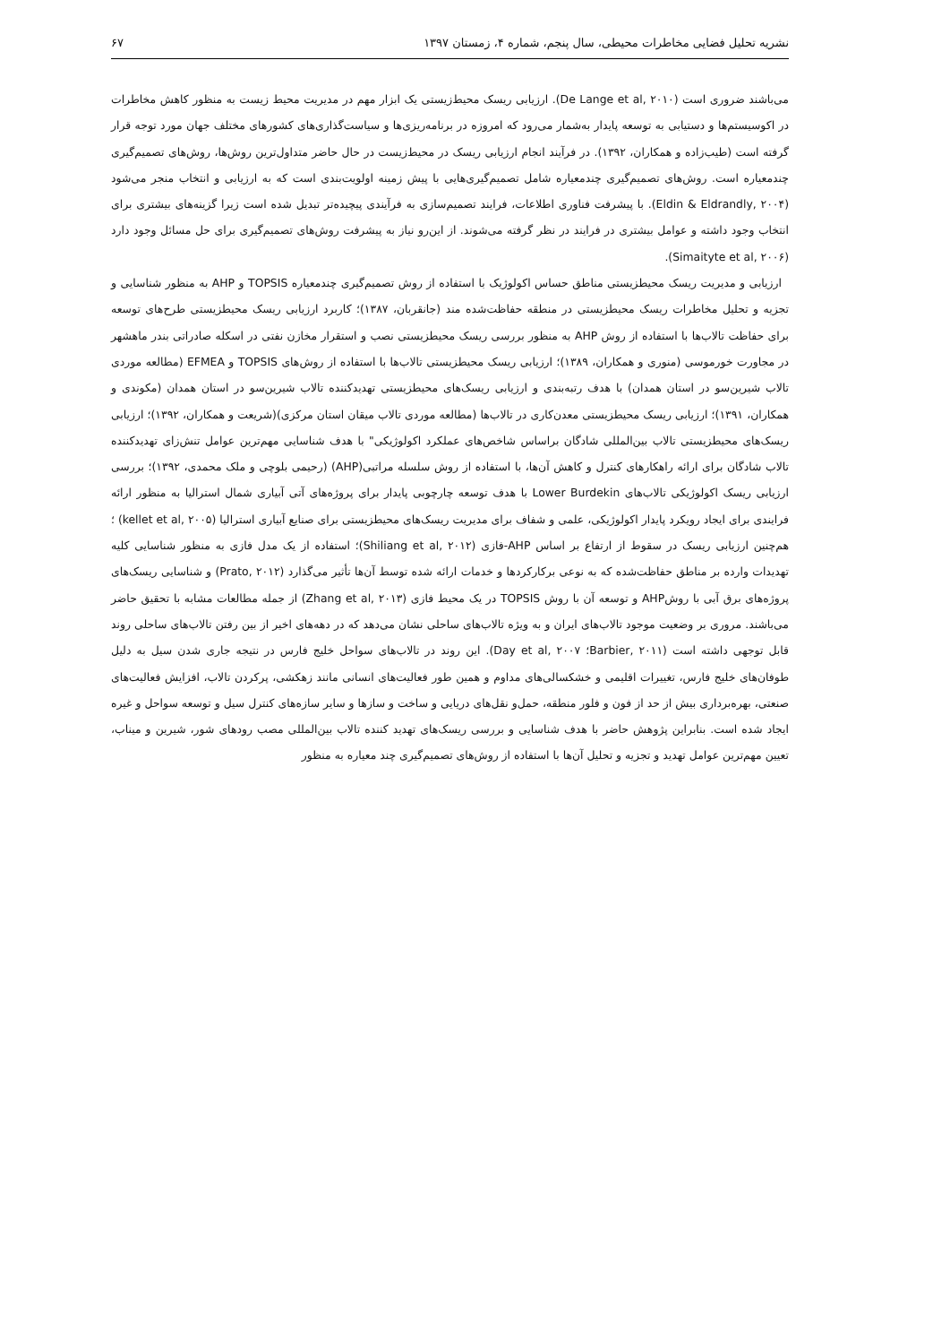نشریه تحلیل فضایی مخاطرات محیطی، سال پنجم، شماره ۴، زمستان ۱۳۹۷ ۶۷
می‌باشند ضروری است (De Lange et al, ۲۰۱۰). ارزیابی ریسک محیط‌زیستی یک ابزار مهم در مدیریت محیط زیست به منظور کاهش مخاطرات در اکوسیستم‌ها و دستیابی به توسعه پایدار به‌شمار می‌رود که امروزه در برنامه‌ریزی‌ها و سیاست‌گذاری‌های کشورهای مختلف جهان مورد توجه قرار گرفته است (طیب‌زاده و همکاران، ۱۳۹۲). در فرآیند انجام ارزیابی ریسک در محیط‌زیست در حال حاضر متداول‌ترین روش‌ها، روش‌های تصمیم‌گیری چندمعیاره است. روش‌های تصمیم‌گیری چندمعیاره شامل تصمیم‌گیری‌هایی با پیش زمینه اولویت‌بندی است که به ارزیابی و انتخاب منجر می‌شود (Eldin & Eldrandly, ۲۰۰۴). با پیشرفت فناوری اطلاعات، فرایند تصمیم‌سازی به فرآیندی پیچیده‌تر تبدیل شده است زیرا گزینه‌های بیشتری برای انتخاب وجود داشته و عوامل بیشتری در فرایند در نظر گرفته می‌شوند. از این‌رو نیاز به پیشرفت روش‌های تصمیم‌گیری برای حل مسائل وجود دارد (Simaityte et al, ۲۰۰۶).
ارزیابی و مدیریت ریسک محیطزیستی مناطق حساس اکولوژیک با استفاده از روش تصمیم‌گیری چندمعیاره TOPSIS و AHP به منظور شناسایی و تجزیه و تحلیل مخاطرات ریسک محیطزیستی در منطقه حفاظت‌شده مند (جانقربان، ۱۳۸۷)؛ کاربرد ارزیابی ریسک محیطزیستی طرح‌های توسعه برای حفاظت تالاب‌ها با استفاده از روش AHP به منظور بررسی ریسک محیطزیستی نصب و استقرار مخازن نفتی در اسکله صادراتی بندر ماهشهر در مجاورت خورموسی (منوری و همکاران، ۱۳۸۹)؛ ارزیابی ریسک محیطزیستی تالاب‌ها با استفاده از روش‌های TOPSIS و EFMEA (مطالعه موردی تالاب شیرین‌سو در استان همدان) با هدف رتبه‌بندی و ارزیابی ریسک‌های محیطزیستی تهدیدکننده تالاب شیرین‌سو در استان همدان (مکوندی و همکاران، ۱۳۹۱)؛ ارزیابی ریسک محیطزیستی معدن‌کاری در تالاب‌ها (مطالعه موردی تالاب میقان استان مرکزی)(شریعت و همکاران، ۱۳۹۲)؛ ارزیابی ریسک‌های محیطزیستی تالاب بین‌المللی شادگان براساس شاخص‌های عملکرد اکولوژیکی" با هدف شناسایی مهم‌ترین عوامل تنش‌زای تهدیدکننده تالاب شادگان برای ارائه راهکارهای کنترل و کاهش آن‌ها، با استفاده از روش سلسله مراتبی(AHP) (رحیمی بلوچی و ملک محمدی، ۱۳۹۲)؛ بررسی ارزیابی ریسک اکولوژیکی تالاب‌های Lower Burdekin با هدف توسعه چارچوبی پایدار برای پروژه‌های آتی آبیاری شمال استرالیا به منظور ارائه فرایندی برای ایجاد رویکرد پایدار اکولوژیکی، علمی و شفاف برای مدیریت ریسک‌های محیطزیستی برای صنایع آبیاری استرالیا (kellet et al, ۲۰۰۵) ؛ هم‌چنین ارزیابی ریسک در سقوط از ارتفاع بر اساس AHP-فازی (Shiliang et al, ۲۰۱۲)؛ استفاده از یک مدل فازی به منظور شناسایی کلیه تهدیدات وارده بر مناطق حفاظت‌شده که به نوعی برکارکردها و خدمات ارائه شده توسط آن‌ها تأثیر می‌گذارد (Prato, ۲۰۱۲) و شناسایی ریسک‌های پروژه‌های برق آبی با روشAHP و توسعه آن با روش TOPSIS در یک محیط فازی (Zhang et al, ۲۰۱۳) از جمله مطالعات مشابه با تحقیق حاضر می‌باشند. مروری بر وضعیت موجود تالاب‌های ایران و به ویژه تالاب‌های ساحلی نشان می‌دهد که در دهه‌های اخیر از بین رفتن تالاب‌های ساحلی روند قابل توجهی داشته است (Barbier, ۲۰۱۱؛ Day et al, ۲۰۰۷). این روند در تالاب‌های سواحل خلیج فارس در نتیجه جاری شدن سیل به دلیل طوفان‌های خلیج فارس، تغییرات اقلیمی و خشکسالی‌های مداوم و همین طور فعالیت‌های انسانی مانند زهکشی، پرکردن تالاب، افزایش فعالیت‌های صنعتی، بهره‌برداری بیش از حد از فون و فلور منطقه، حمل‌و نقل‌های دریایی و ساخت و سازها و سایر سازه‌های کنترل سیل و توسعه سواحل و غیره ایجاد شده است. بنابراین پژوهش حاضر با هدف شناسایی و بررسی ریسک‌های تهدید کننده تالاب بین‌المللی مصب رودهای شور، شیرین و میناب، تعیین مهم‌ترین عوامل تهدید و تجزیه و تحلیل آن‌ها با استفاده از روش‌های تصمیم‌گیری چند معیاره به منظور